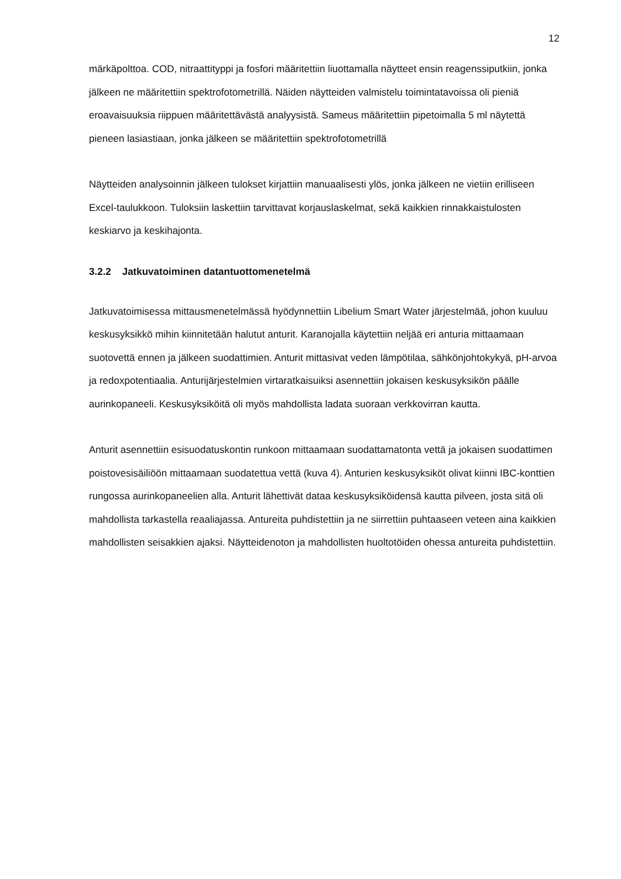12
märkäpolttoa. COD, nitraattityppi ja fosfori määritettiin liuottamalla näytteet ensin reagenssiputkiin, jonka jälkeen ne määritettiin spektrofotometrillä. Näiden näytteiden valmistelu toimintatavoissa oli pieniä eroavaisuuksia riippuen määritettävästä analyysistä. Sameus määritettiin pipetoimalla 5 ml näytettä pieneen lasiastiaan, jonka jälkeen se määritettiin spektrofotometrillä
Näytteiden analysoinnin jälkeen tulokset kirjattiin manuaalisesti ylös, jonka jälkeen ne vietiin erilliseen Excel-taulukkoon. Tuloksiin laskettiin tarvittavat korjauslaskelmat, sekä kaikkien rinnakkaistulosten keskiarvo ja keskihajonta.
3.2.2 Jatkuvatoiminen datantuottomenetelmä
Jatkuvatoimisessa mittausmenetelmässä hyödynnettiin Libelium Smart Water järjestelmää, johon kuuluu keskusyksikkö mihin kiinnitetään halutut anturit. Karanojalla käytettiin neljää eri anturia mittaamaan suotovettä ennen ja jälkeen suodattimien. Anturit mittasivat veden lämpötilaa, sähkönjohtokykyä, pH-arvoa ja redoxpotentiaalia. Anturijärjestelmien virtaratkaisuiksi asennettiin jokaisen keskusyksikön päälle aurinkopaneeli. Keskusyksiköitä oli myös mahdollista ladata suoraan verkkovirran kautta.
Anturit asennettiin esisuodatuskontin runkoon mittaamaan suodattamatonta vettä ja jokaisen suodattimen poistovesisäiliöön mittaamaan suodatettua vettä (kuva 4). Anturien keskusyksiköt olivat kiinni IBC-konttien rungossa aurinkopaneelien alla. Anturit lähettivät dataa keskusyksiköidensä kautta pilveen, josta sitä oli mahdollista tarkastella reaaliajassa. Antureita puhdistettiin ja ne siirrettiin puhtaaseen veteen aina kaikkien mahdollisten seisakkien ajaksi. Näytteidenoton ja mahdollisten huoltotöiden ohessa antureita puhdistettiin.